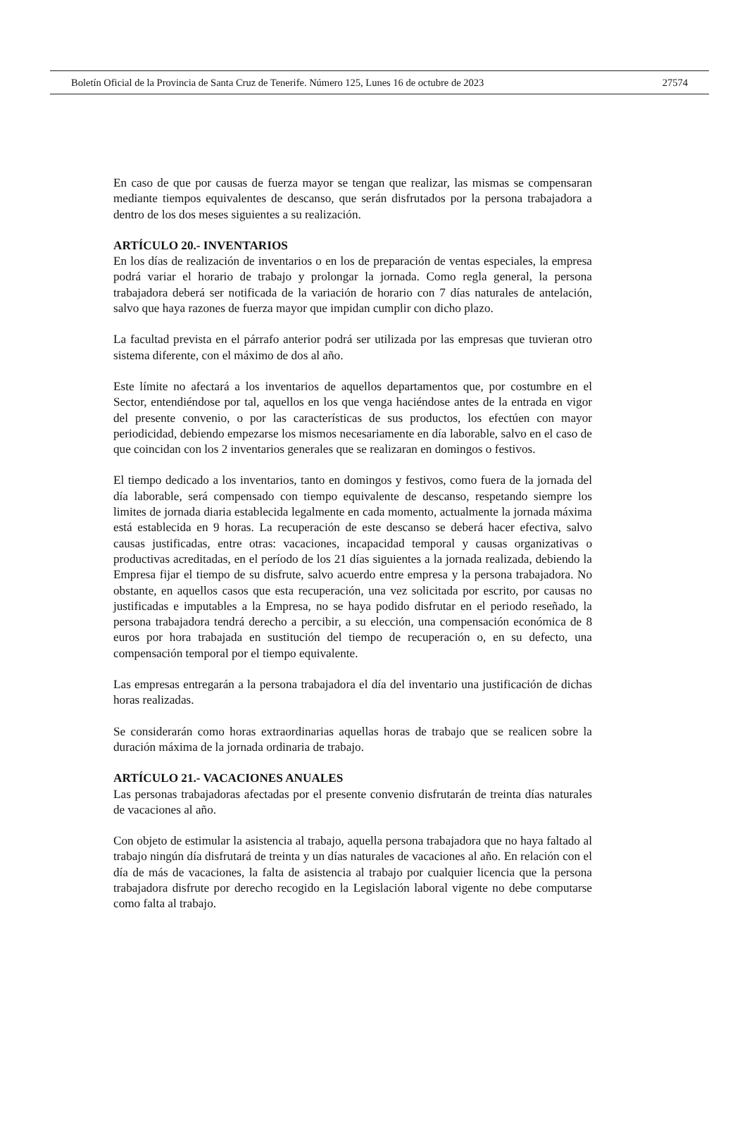Boletín Oficial de la Provincia de Santa Cruz de Tenerife. Número 125, Lunes 16 de octubre de 2023 27574
En caso de que por causas de fuerza mayor se tengan que realizar, las mismas se compensaran mediante tiempos equivalentes de descanso, que serán disfrutados por la persona trabajadora a dentro de los dos meses siguientes a su realización.
ARTÍCULO 20.- INVENTARIOS
En los días de realización de inventarios o en los de preparación de ventas especiales, la empresa podrá variar el horario de trabajo y prolongar la jornada. Como regla general, la persona trabajadora deberá ser notificada de la variación de horario con 7 días naturales de antelación, salvo que haya razones de fuerza mayor que impidan cumplir con dicho plazo.
La facultad prevista en el párrafo anterior podrá ser utilizada por las empresas que tuvieran otro sistema diferente, con el máximo de dos al año.
Este límite no afectará a los inventarios de aquellos departamentos que, por costumbre en el Sector, entendiéndose por tal, aquellos en los que venga haciéndose antes de la entrada en vigor del presente convenio, o por las características de sus productos, los efectúen con mayor periodicidad, debiendo empezarse los mismos necesariamente en día laborable, salvo en el caso de que coincidan con los 2 inventarios generales que se realizaran en domingos o festivos.
El tiempo dedicado a los inventarios, tanto en domingos y festivos, como fuera de la jornada del día laborable, será compensado con tiempo equivalente de descanso, respetando siempre los limites de jornada diaria establecida legalmente en cada momento, actualmente la jornada máxima está establecida en 9 horas. La recuperación de este descanso se deberá hacer efectiva, salvo causas justificadas, entre otras: vacaciones, incapacidad temporal y causas organizativas o productivas acreditadas, en el período de los 21 días siguientes a la jornada realizada, debiendo la Empresa fijar el tiempo de su disfrute, salvo acuerdo entre empresa y la persona trabajadora. No obstante, en aquellos casos que esta recuperación, una vez solicitada por escrito, por causas no justificadas e imputables a la Empresa, no se haya podido disfrutar en el periodo reseñado, la persona trabajadora tendrá derecho a percibir, a su elección, una compensación económica de 8 euros por hora trabajada en sustitución del tiempo de recuperación o, en su defecto, una compensación temporal por el tiempo equivalente.
Las empresas entregarán a la persona trabajadora el día del inventario una justificación de dichas horas realizadas.
Se considerarán como horas extraordinarias aquellas horas de trabajo que se realicen sobre la duración máxima de la jornada ordinaria de trabajo.
ARTÍCULO 21.- VACACIONES ANUALES
Las personas trabajadoras afectadas por el presente convenio disfrutarán de treinta días naturales de vacaciones al año.
Con objeto de estimular la asistencia al trabajo, aquella persona trabajadora que no haya faltado al trabajo ningún día disfrutará de treinta y un días naturales de vacaciones al año. En relación con el día de más de vacaciones, la falta de asistencia al trabajo por cualquier licencia que la persona trabajadora disfrute por derecho recogido en la Legislación laboral vigente no debe computarse como falta al trabajo.